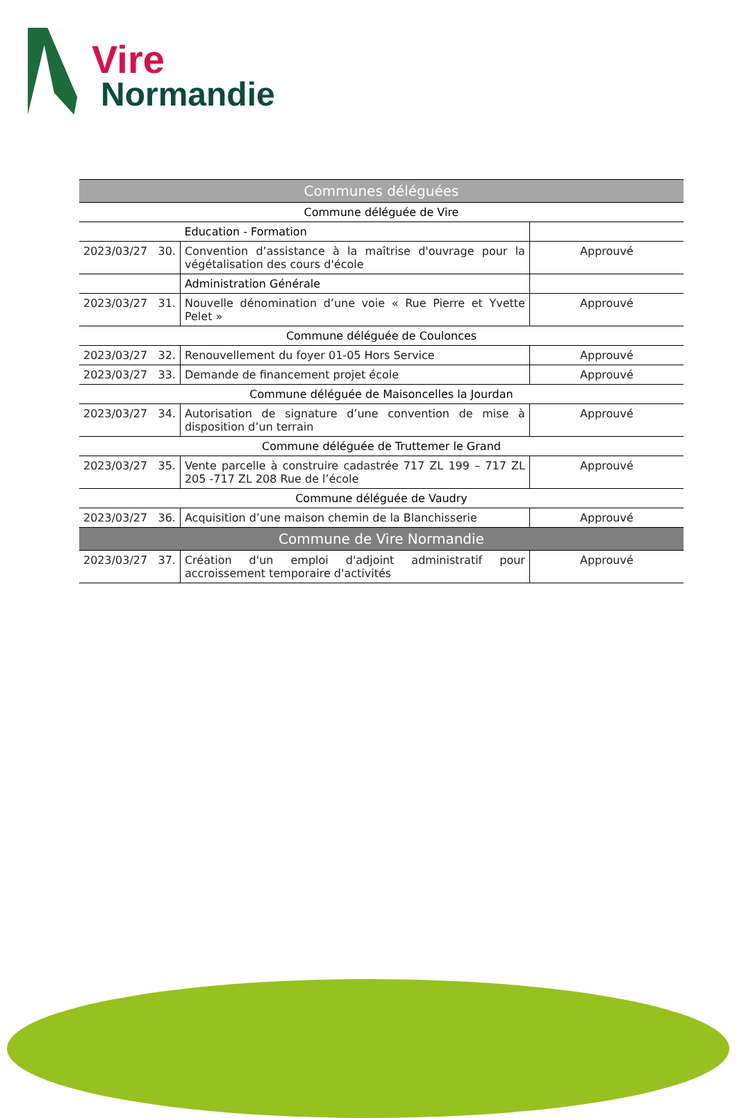Vire
Normandie
| Communes déléguées | | |
| --- | --- | --- |
| Commune déléguée de Vire | | |
| | Education - Formation | |
| 2023/03/27 30. | Convention d’assistance à la maîtrise d'ouvrage pour la végétalisation des cours d'école | Approuvé |
| | Administration Générale | |
| 2023/03/27 31. | Nouvelle dénomination d’une voie « Rue Pierre et Yvette Pelet » | Approuvé |
| Commune déléguée de Coulonces | | |
| 2023/03/27 32. | Renouvellement du foyer 01-05 Hors Service | Approuvé |
| 2023/03/27 33. | Demande de financement projet école | Approuvé |
| Commune déléguée de Maisoncelles la Jourdan | | |
| 2023/03/27 34. | Autorisation de signature d’une convention de mise à disposition d’un terrain | Approuvé |
| Commune déléguée de Truttemer le Grand | | |
| 2023/03/27 35. | Vente parcelle à construire cadastrée 717 ZL 199 – 717 ZL 205 -717 ZL 208 Rue de l’école | Approuvé |
| Commune déléguée de Vaudry | | |
| 2023/03/27 36. | Acquisition d’une maison chemin de la Blanchisserie | Approuvé |
| Commune de Vire Normandie | | |
| 2023/03/27 37. | Création d'un emploi d'adjoint administratif pour accroissement temporaire d'activités | Approuvé |